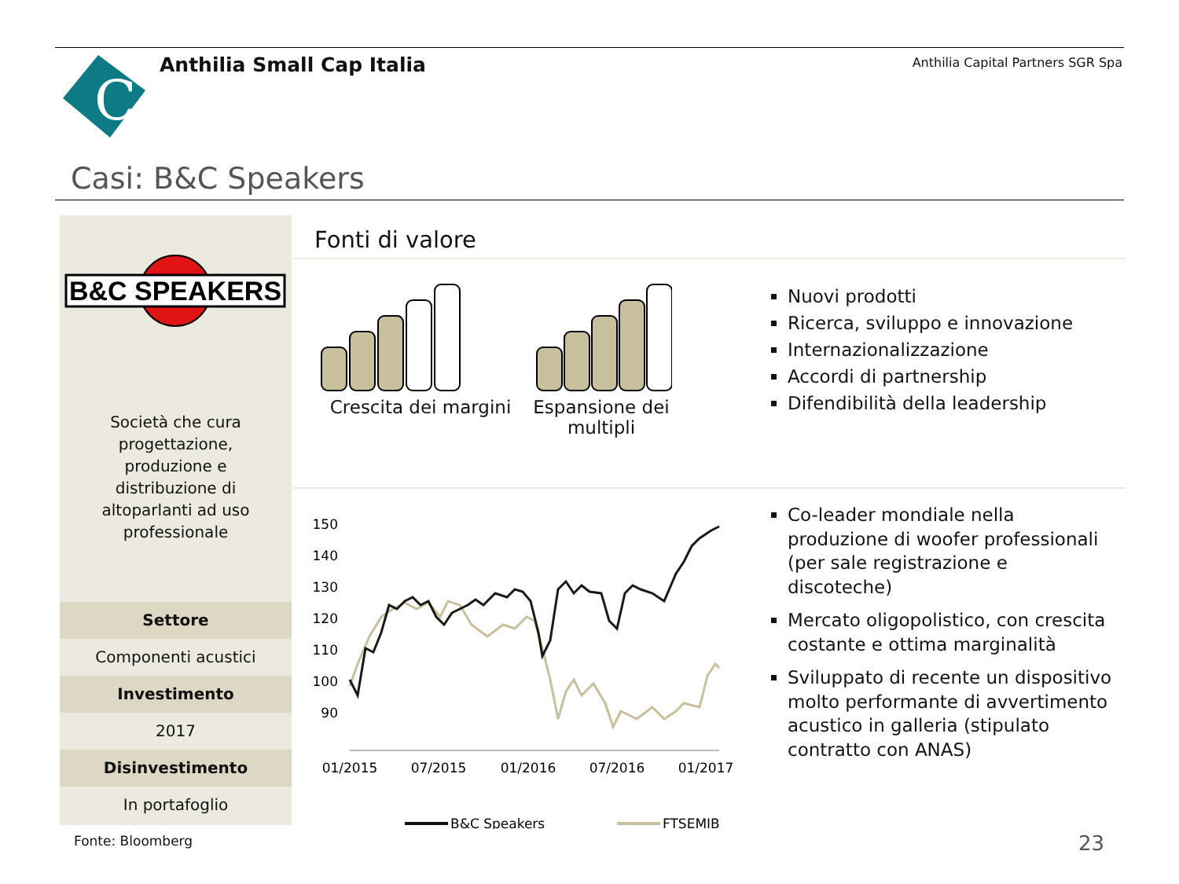C
Anthilia Small Cap Italia
Anthilia Capital Partners SGR Spa
Casi: B&C Speakers
B&C SPEAKERS
Società che cura progettazione, produzione e distribuzione di altoparlanti ad uso professionale
Settore
Componenti acustici
Investimento
2017
Disinvestimento
In portafoglio
Fonti di valore
Crescita dei margini
Espansione dei multipli
Nuovi prodotti
Ricerca, sviluppo e innovazione
Internazionalizzazione
Accordi di partnership
Difendibilità della leadership
150
140
130
120
110
100
90
01/2015
07/2015
01/2016
07/2016
01/2017
B&C Speakers
FTSEMIB
Co-leader mondiale nella produzione di woofer professionali (per sale registrazione e discoteche)
Mercato oligopolistico, con crescita costante e ottima marginalità
Sviluppato di recente un dispositivo molto performante di avvertimento acustico in galleria (stipulato contratto con ANAS)
Fonte: Bloomberg 23